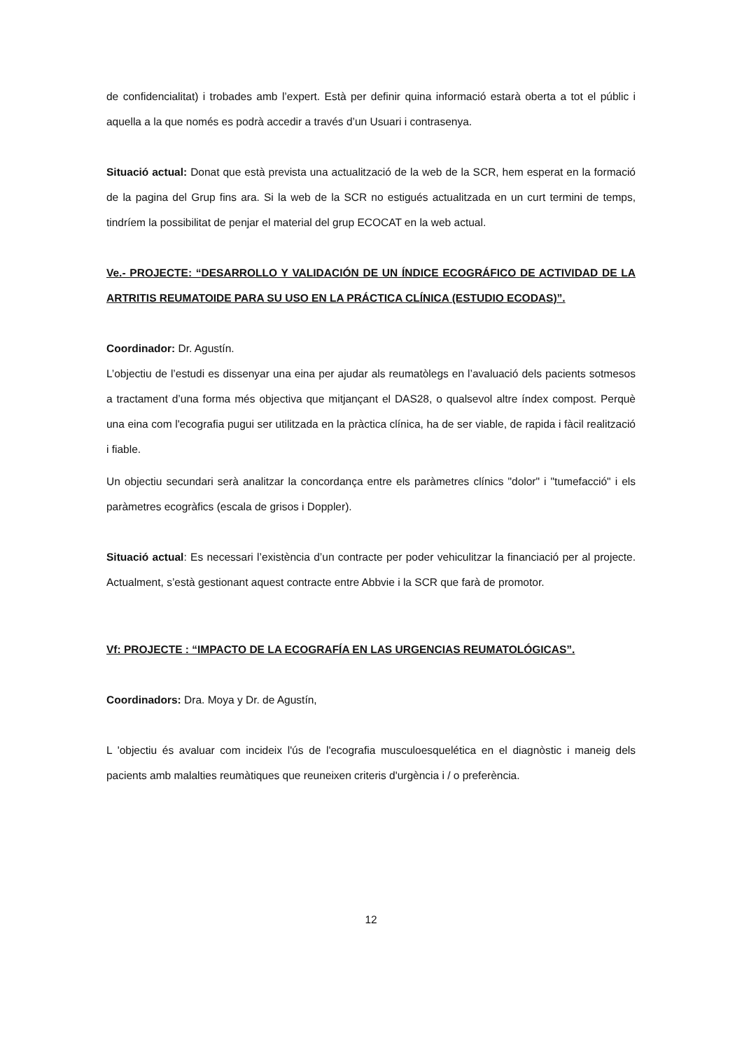de confidencialitat) i trobades amb l’expert. Està per definir quina informació estarà oberta a tot el públic i aquella a la que només es podrà accedir a través d’un Usuari i contrasenya.
Situació actual: Donat que està prevista una actualització de la web de la SCR, hem esperat en la formació de la pagina del Grup fins ara. Si la web de la SCR no estigués actualitzada en un curt termini de temps, tindríem la possibilitat de penjar el material del grup ECOCAT en la web actual.
Ve.- PROJECTE: “DESARROLLO Y VALIDACIÓN DE UN ÍNDICE ECOGRÁFICO DE ACTIVIDAD DE LA ARTRITIS REUMATOIDE PARA SU USO EN LA PRÁCTICA CLÍNICA (ESTUDIO ECODAS)”.
Coordinador: Dr. Agustín.
L’objectiu de l’estudi es dissenyar una eina per ajudar als reumatòlegs en l’avaluació dels pacients sotmesos a tractament d’una forma més objectiva que mitjançant el DAS28, o qualsevol altre índex compost. Perquè una eina com l'ecografia pugui ser utilitzada en la pràctica clínica, ha de ser viable, de rapida i fàcil realització i fiable.
Un objectiu secundari serà analitzar la concordança entre els paràmetres clínics "dolor" i "tumefacció" i els paràmetres ecogràfics (escala de grisos i Doppler).
Situació actual: Es necessari l’existència d’un contracte per poder vehiculitzar la financiació per al projecte. Actualment, s’està gestionant aquest contracte entre Abbvie i la SCR que farà de promotor.
Vf: PROJECTE : “IMPACTO DE LA ECOGRAFÍA EN LAS URGENCIAS REUMATOLÓGICAS”.
Coordinadors: Dra. Moya y Dr. de Agustín,
L 'objectiu és avaluar com incideix l'ús de l'ecografia musculoesquelética en el diagnòstic i maneig dels pacients amb malalties reumàtiques que reuneixen criteris d'urgència i / o preferència.
12